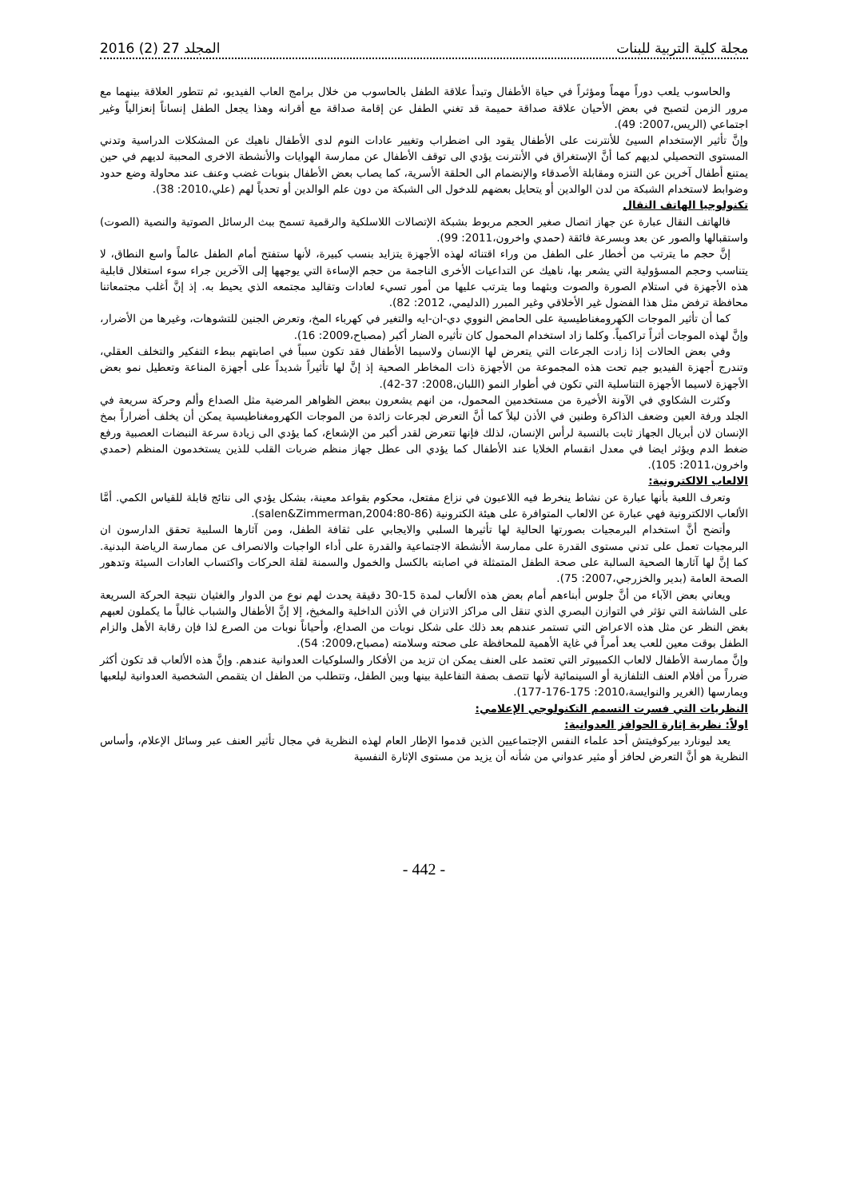مجلة كلية التربية للبنات المجلد 27 (2) 2016
والحاسوب يلعب دوراً مهماً ومؤثراً في حياة الأطفال وتبدأ علاقة الطفل بالحاسوب من خلال برامج العاب الفيديو، ثم تتطور العلاقة بينهما مع مرور الزمن لتصبح في بعض الأحيان علاقة صداقة حميمة قد تغني الطفل عن إقامة صداقة مع أقرانه وهذا يجعل الطفل إنساناً إنعزالياً وغير اجتماعي (الريس،2007: 49).
وإنَّ تأثير الإستخدام السيئ للأنترنت على الأطفال يقود الى اضطراب وتغيير عادات النوم لدى الأطفال ناهيك عن المشكلات الدراسية وتدني المستوى التحصيلي لديهم كما أنَّ الإستغراق في الأنترنت يؤدي الى توقف الأطفال عن ممارسة الهوايات والأنشطة الاخرى المحببة لديهم في حين يمتنع أطفال آخرين عن التنزه ومقابلة الأصدقاء والإنضمام الى الحلقة الأسرية، كما يصاب بعض الأطفال بنوبات غضب وعنف عند محاولة وضع حدود وضوابط لاستخدام الشبكة من لدن الوالدين أو يتحايل بعضهم للدخول الى الشبكة من دون علم الوالدين أو تحدياً لهم (علي،2010: 38).
تكنولوجيا الهاتف النقال
فالهاتف النقال عبارة عن جهاز اتصال صغير الحجم مربوط بشبكة الإتصالات اللاسلكية والرقمية تسمح ببث الرسائل الصوتية والنصية (الصوت) واستقبالها والصور عن بعد وبسرعة فائقة (حمدي واخرون،2011: 99).
إنَّ حجم ما يترتب من أخطار على الطفل من وراء اقتنائه لهذه الأجهزة يتزايد بنسب كبيرة، لأنها ستفتح أمام الطفل عالماً واسع النطاق، لا يتناسب وحجم المسؤولية التي يشعر بها، ناهيك عن التداعيات الأخرى الناجمة من حجم الإساءة التي يوجهها إلى الآخرين جراء سوء استغلال قابلية هذه الأجهزة في استلام الصورة والصوت وبثهما وما يترتب عليها من أمور تسيء لعادات وتقاليد مجتمعه الذي يحيط به. إذ إنَّ أغلب مجتمعاتنا محافظة ترفض مثل هذا الفضول غير الأخلاقي وغير المبرر (الدليمي، 2012: 82).
كما أن تأثير الموجات الكهرومغناطيسية على الحامض النووي دي-ان-ايه والتغير في كهرباء المخ، وتعرض الجنين للتشوهات، وغيرها من الأضرار، وإنَّ لهذه الموجات أثراً تراكمياً. وكلما زاد استخدام المحمول كان تأثيره الضار أكبر (مصباح،2009: 16).
وفي بعض الحالات إذا زادت الجرعات التي يتعرض لها الإنسان ولاسيما الأطفال فقد تكون سبباً في اصابتهم ببطء التفكير والتخلف العقلي، وتندرج أجهزة الفيديو جيم تحت هذه المجموعة من الأجهزة ذات المخاطر الصحية إذ إنَّ لها تأثيراً شديداً على أجهزة المناعة وتعطيل نمو بعض الأجهزة لاسيما الأجهزة التناسلية التي تكون في أطوار النمو (اللبان،2008: 37-42).
وكثرت الشكاوي في الآونة الأخيرة من مستخدمين المحمول، من انهم يشعرون ببعض الظواهر المرضية مثل الصداع وألم وحركة سريعة في الجلد ورفة العين وضعف الذاكرة وطنين في الأذن ليلاً كما أنَّ التعرض لجرعات زائدة من الموجات الكهرومغناطيسية يمكن أن يخلف أضراراً بمخ الإنسان لان أبريال الجهاز ثابت بالنسبة لرأس الإنسان، لذلك فإنها تتعرض لقدر أكبر من الإشعاع، كما يؤدي الى زيادة سرعة النبضات العصبية ورفع ضغط الدم ويؤثر ايضا في معدل انقسام الخلايا عند الأطفال كما يؤدي الى عطل جهاز منظم ضربات القلب للذين يستخدمون المنظم (حمدي واخرون،2011: 105).
الالعاب الالكترونية:
وتعرف اللعبة بأنها عبارة عن نشاط ينخرط فيه اللاعبون في نزاع مفتعل، محكوم بقواعد معينة، بشكل يؤدي الى نتائج قابلة للقياس الكمي. أمَّا الألعاب الالكترونية فهي عبارة عن الالعاب المتوافرة على هيئة الكترونية (salen&Zimmerman,2004:80-86).
وأتضح أنَّ استخدام البرمجيات بصورتها الحالية لها تأثيرها السلبي والايجابي على ثقافة الطفل، ومن آثارها السلبية تحقق الدارسون ان البرمجيات تعمل على تدني مستوى القدرة على ممارسة الأنشطة الاجتماعية والقدرة على أداء الواجبات والانصراف عن ممارسة الرياضة البدنية. كما إنَّ لها آثارها الصحية السالبة على صحة الطفل المتمثلة في اصابته بالكسل والخمول والسمنة لقلة الحركات واكتساب العادات السيئة وتدهور الصحة العامة (بدير والخزرجي،2007: 75).
ويعاني بعض الآباء من أنَّ جلوس أبناءهم أمام بعض هذه الألعاب لمدة 15-30 دقيقة يحدث لهم نوع من الدوار والغثيان نتيجة الحركة السريعة على الشاشة التي تؤثر في التوازن البصري الذي تنقل الى مراكز الاتزان في الأذن الداخلية والمخيخ، إلا إنَّ الأطفال والشباب غالباً ما يكملون لعبهم بغض النظر عن مثل هذه الاعراض التي تستمر عندهم بعد ذلك على شكل نوبات من الصداع، وأحياناً نوبات من الصرع لذا فإن رقابة الأهل والزام الطفل بوقت معين للعب يعد أمراً في غاية الأهمية للمحافظة على صحته وسلامته (مصباح،2009: 54).
وإنَّ ممارسة الأطفال لالعاب الكمبيوتر التي تعتمد على العنف يمكن ان تزيد من الأفكار والسلوكيات العدوانية عندهم. وإنَّ هذه الألعاب قد تكون أكثر ضرراً من أفلام العنف التلفازية أو السينمائية لأنها تتصف بصفة التفاعلية بينها وبين الطفل، وتتطلب من الطفل ان يتقمص الشخصية العدوانية ليلعبها ويمارسها (الغرير والنوايسة،2010: 175-176-177).
النظريات التي فسرت التسمم التكنولوجي الإعلامي:
اولاً: نظرية إثارة الحوافز العدوانية:
يعد ليونارد بيركوفيتش أحد علماء النفس الإجتماعيين الذين قدموا الإطار العام لهذه النظرية في مجال تأثير العنف عبر وسائل الإعلام، وأساس النظرية هو أنَّ التعرض لحافز أو مثير عدواني من شأنه أن يزيد من مستوى الإثارة النفسية
- 442 -